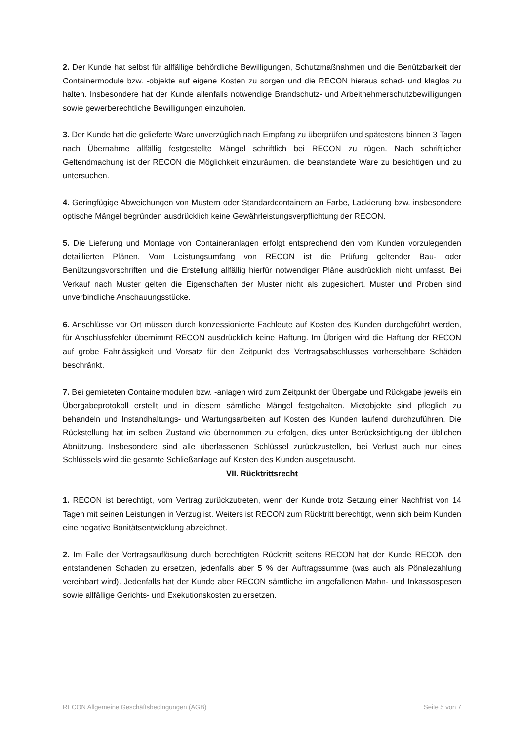2. Der Kunde hat selbst für allfällige behördliche Bewilligungen, Schutzmaßnahmen und die Benützbarkeit der Containermodule bzw. -objekte auf eigene Kosten zu sorgen und die RECON hieraus schad- und klaglos zu halten. Insbesondere hat der Kunde allenfalls notwendige Brandschutz- und Arbeitnehmerschutzbewilligungen sowie gewerberechtliche Bewilligungen einzuholen.
3. Der Kunde hat die gelieferte Ware unverzüglich nach Empfang zu überprüfen und spätestens binnen 3 Tagen nach Übernahme allfällig festgestellte Mängel schriftlich bei RECON zu rügen. Nach schriftlicher Geltendmachung ist der RECON die Möglichkeit einzuräumen, die beanstandete Ware zu besichtigen und zu untersuchen.
4. Geringfügige Abweichungen von Mustern oder Standardcontainern an Farbe, Lackierung bzw. insbesondere optische Mängel begründen ausdrücklich keine Gewährleistungsverpflichtung der RECON.
5. Die Lieferung und Montage von Containeranlagen erfolgt entsprechend den vom Kunden vorzulegenden detaillierten Plänen. Vom Leistungsumfang von RECON ist die Prüfung geltender Bau- oder Benützungsvorschriften und die Erstellung allfällig hierfür notwendiger Pläne ausdrücklich nicht umfasst. Bei Verkauf nach Muster gelten die Eigenschaften der Muster nicht als zugesichert. Muster und Proben sind unverbindliche Anschauungsstücke.
6. Anschlüsse vor Ort müssen durch konzessionierte Fachleute auf Kosten des Kunden durchgeführt werden, für Anschlussfehler übernimmt RECON ausdrücklich keine Haftung. Im Übrigen wird die Haftung der RECON auf grobe Fahrlässigkeit und Vorsatz für den Zeitpunkt des Vertragsabschlusses vorhersehbare Schäden beschränkt.
7. Bei gemieteten Containermodulen bzw. -anlagen wird zum Zeitpunkt der Übergabe und Rückgabe jeweils ein Übergabeprotokoll erstellt und in diesem sämtliche Mängel festgehalten. Mietobjekte sind pfleglich zu behandeln und Instandhaltungs- und Wartungsarbeiten auf Kosten des Kunden laufend durchzuführen. Die Rückstellung hat im selben Zustand wie übernommen zu erfolgen, dies unter Berücksichtigung der üblichen Abnützung. Insbesondere sind alle überlassenen Schlüssel zurückzustellen, bei Verlust auch nur eines Schlüssels wird die gesamte Schließanlage auf Kosten des Kunden ausgetauscht.
VII. Rücktrittsrecht
1. RECON ist berechtigt, vom Vertrag zurückzutreten, wenn der Kunde trotz Setzung einer Nachfrist von 14 Tagen mit seinen Leistungen in Verzug ist. Weiters ist RECON zum Rücktritt berechtigt, wenn sich beim Kunden eine negative Bonitätsentwicklung abzeichnet.
2. Im Falle der Vertragsauflösung durch berechtigten Rücktritt seitens RECON hat der Kunde RECON den entstandenen Schaden zu ersetzen, jedenfalls aber 5 % der Auftragssumme (was auch als Pönalezahlung vereinbart wird). Jedenfalls hat der Kunde aber RECON sämtliche im angefallenen Mahn- und Inkassospesen sowie allfällige Gerichts- und Exekutionskosten zu ersetzen.
RECON Allgemeine Geschäftsbedingungen (AGB) Seite 5 von 7